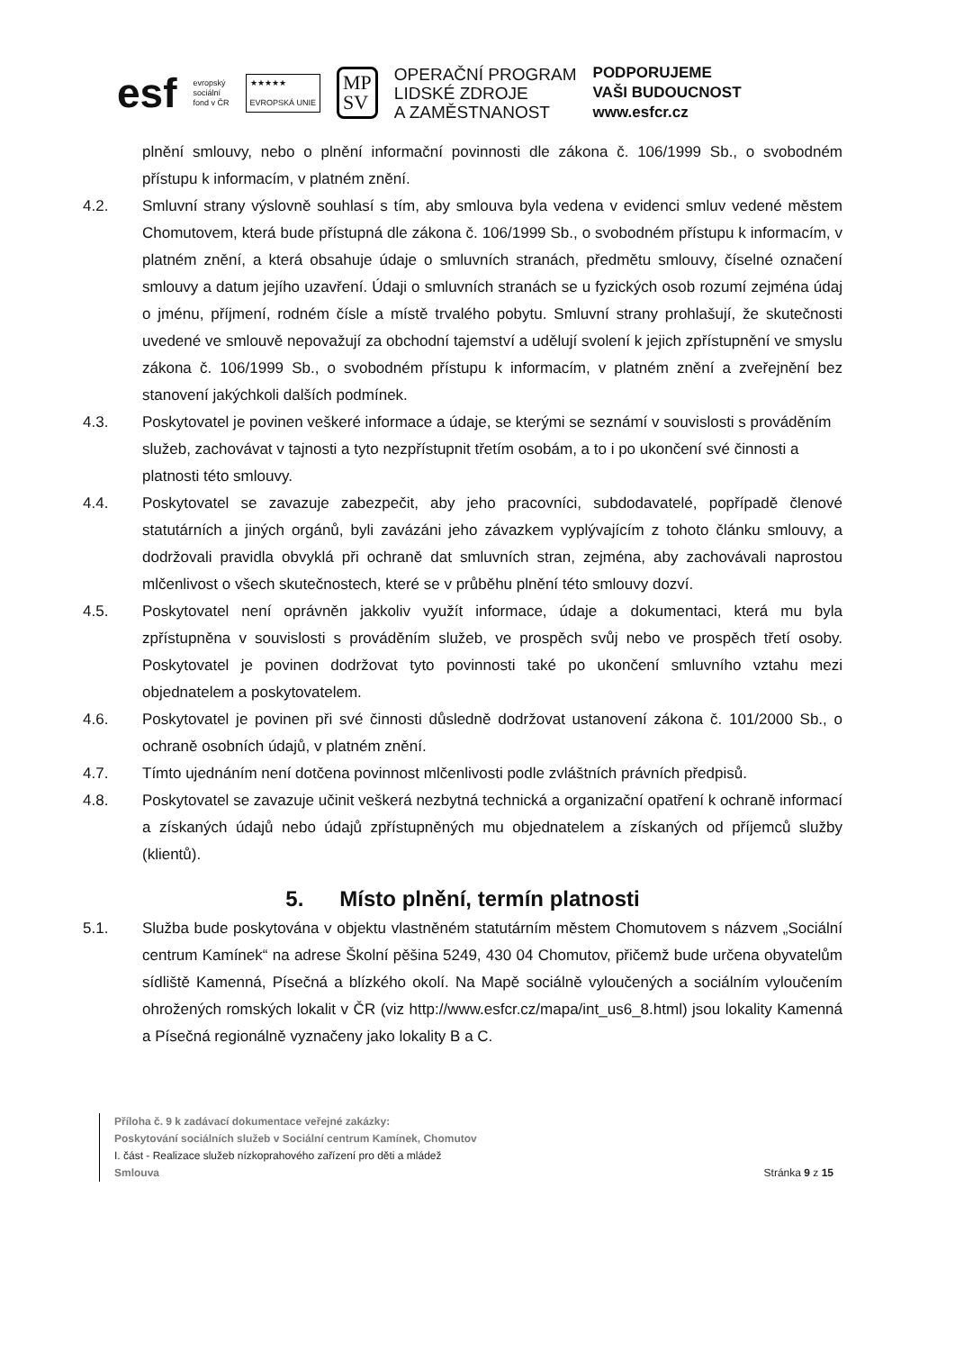esf
evropský
sociální
fond v ČR
★★★★★
EVROPSKÁ UNIE
MP
SV
OPERAČNÍ PROGRAM
LIDSKÉ ZDROJE
A ZAMĚSTNANOST
PODPORUJEME
VAŠI BUDOUCNOST
www.esfcr.cz
plnění smlouvy, nebo o plnění informační povinnosti dle zákona č. 106/1999 Sb., o svobodném přístupu k informacím, v platném znění.
4.2. Smluvní strany výslovně souhlasí s tím, aby smlouva byla vedena v evidenci smluv vedené městem Chomutovem, která bude přístupná dle zákona č. 106/1999 Sb., o svobodném přístupu k informacím, v platném znění, a která obsahuje údaje o smluvních stranách, předmětu smlouvy, číselné označení smlouvy a datum jejího uzavření. Údaji o smluvních stranách se u fyzických osob rozumí zejména údaj o jménu, příjmení, rodném čísle a místě trvalého pobytu. Smluvní strany prohlašují, že skutečnosti uvedené ve smlouvě nepovažují za obchodní tajemství a udělují svolení k jejich zpřístupnění ve smyslu zákona č. 106/1999 Sb., o svobodném přístupu k informacím, v platném znění a zveřejnění bez stanovení jakýchkoli dalších podmínek.
4.3. Poskytovatel je povinen veškeré informace a údaje, se kterými se seznámí v souvislosti s prováděním služeb, zachovávat v tajnosti a tyto nezpřístupnit třetím osobám, a to i po ukončení své činnosti a platnosti této smlouvy.
4.4. Poskytovatel se zavazuje zabezpečit, aby jeho pracovníci, subdodavatelé, popřípadě členové statutárních a jiných orgánů, byli zavázáni jeho závazkem vyplývajícím z tohoto článku smlouvy, a dodržovali pravidla obvyklá při ochraně dat smluvních stran, zejména, aby zachovávali naprostou mlčenlivost o všech skutečnostech, které se v průběhu plnění této smlouvy dozví.
4.5. Poskytovatel není oprávněn jakkoliv využít informace, údaje a dokumentaci, která mu byla zpřístupněna v souvislosti s prováděním služeb, ve prospěch svůj nebo ve prospěch třetí osoby. Poskytovatel je povinen dodržovat tyto povinnosti také po ukončení smluvního vztahu mezi objednatelem a poskytovatelem.
4.6. Poskytovatel je povinen při své činnosti důsledně dodržovat ustanovení zákona č. 101/2000 Sb., o ochraně osobních údajů, v platném znění.
4.7. Tímto ujednáním není dotčena povinnost mlčenlivosti podle zvláštních právních předpisů.
4.8. Poskytovatel se zavazuje učinit veškerá nezbytná technická a organizační opatření k ochraně informací a získaných údajů nebo údajů zpřístupněných mu objednatelem a získaných od příjemců služby (klientů).
5. Místo plnění, termín platnosti
5.1. Služba bude poskytována v objektu vlastněném statutárním městem Chomutovem s názvem „Sociální centrum Kamínek“ na adrese Školní pěšina 5249, 430 04 Chomutov, přičemž bude určena obyvatelům sídliště Kamenná, Písečná a blízkého okolí. Na Mapě sociálně vyloučených a sociálním vyloučením ohrožených romských lokalit v ČR (viz http://www.esfcr.cz/mapa/int_us6_8.html) jsou lokality Kamenná a Písečná regionálně vyznačeny jako lokality B a C.
Příloha č. 9 k zadávací dokumentace veřejné zakázky:
Poskytování sociálních služeb v Sociální centrum Kamínek, Chomutov
I. část - Realizace služeb nízkoprahového zařízení pro děti a mládež
Smlouva Stránka 9 z 15